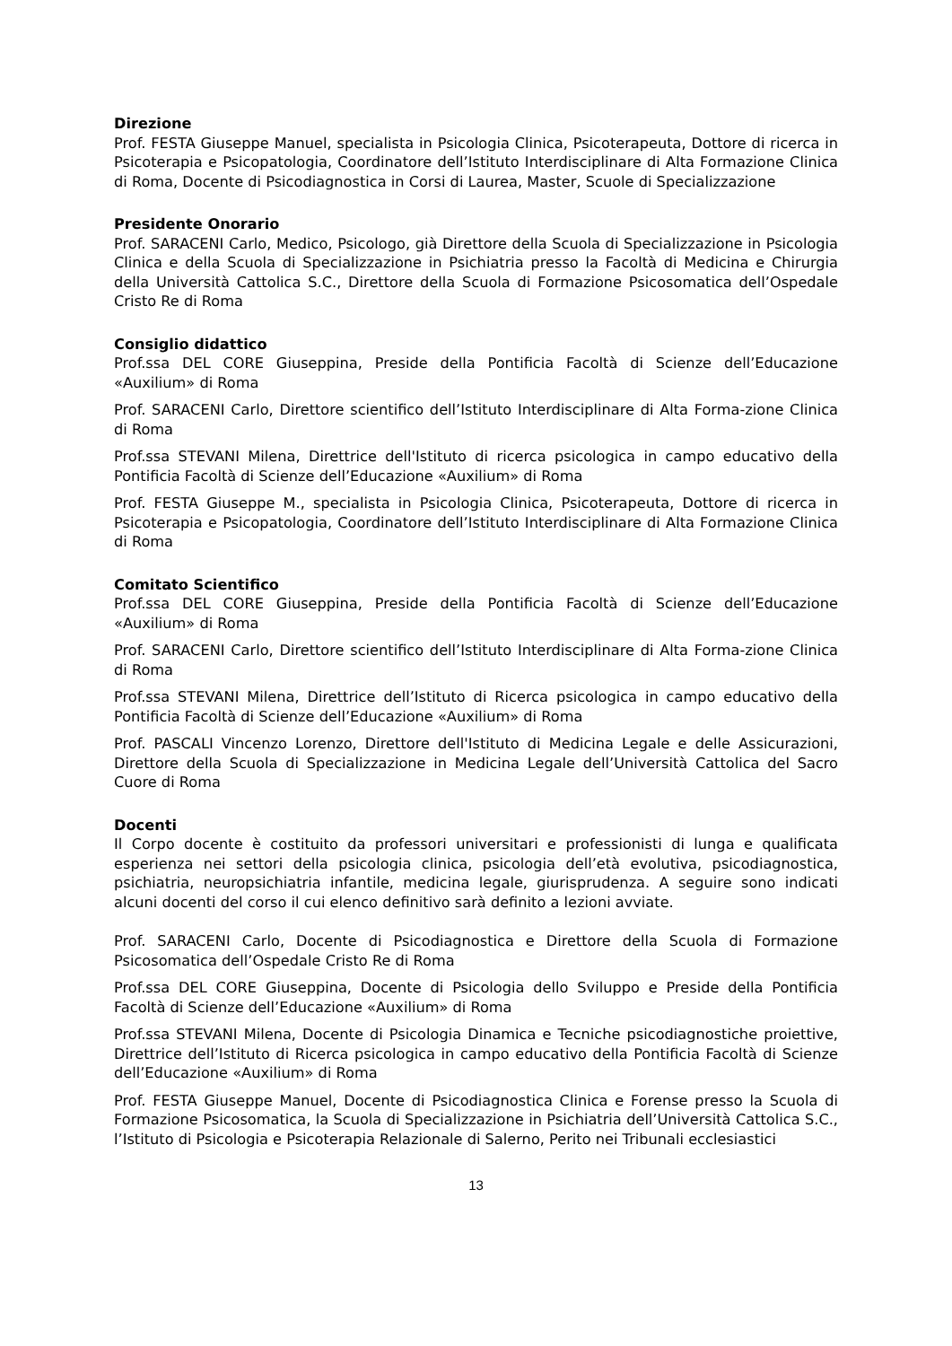Direzione
Prof. FESTA Giuseppe Manuel, specialista in Psicologia Clinica, Psicoterapeuta, Dottore di ricerca in Psicoterapia e Psicopatologia, Coordinatore dell’Istituto Interdisciplinare di Alta Formazione Clinica di Roma, Docente di Psicodiagnostica in Corsi di Laurea, Master, Scuole di Specializzazione
Presidente Onorario
Prof. SARACENI Carlo, Medico, Psicologo, già Direttore della Scuola di Specializzazione in Psicologia Clinica e della Scuola di Specializzazione in Psichiatria presso la Facoltà di Medicina e Chirurgia della Università Cattolica S.C., Direttore della Scuola di Formazione Psicosomatica dell’Ospedale Cristo Re di Roma
Consiglio didattico
Prof.ssa DEL CORE Giuseppina, Preside della Pontificia Facoltà di Scienze dell’Educazione «Auxilium» di Roma
Prof. SARACENI Carlo, Direttore scientifico dell’Istituto Interdisciplinare di Alta Forma-zione Clinica di Roma
Prof.ssa STEVANI Milena, Direttrice dell'Istituto di ricerca psicologica in campo educativo della Pontificia Facoltà di Scienze dell’Educazione «Auxilium» di Roma
Prof. FESTA Giuseppe M., specialista in Psicologia Clinica, Psicoterapeuta, Dottore di ricerca in Psicoterapia e Psicopatologia, Coordinatore dell’Istituto Interdisciplinare di Alta Formazione Clinica di Roma
Comitato Scientifico
Prof.ssa DEL CORE Giuseppina, Preside della Pontificia Facoltà di Scienze dell’Educazione «Auxilium» di Roma
Prof. SARACENI Carlo, Direttore scientifico dell’Istituto Interdisciplinare di Alta Forma-zione Clinica di Roma
Prof.ssa STEVANI Milena, Direttrice dell’Istituto di Ricerca psicologica in campo educativo della Pontificia Facoltà di Scienze dell’Educazione «Auxilium» di Roma
Prof. PASCALI Vincenzo Lorenzo, Direttore dell'Istituto di Medicina Legale e delle Assicurazioni, Direttore della Scuola di Specializzazione in Medicina Legale dell’Università Cattolica del Sacro Cuore di Roma
Docenti
Il Corpo docente è costituito da professori universitari e professionisti di lunga e qualificata esperienza nei settori della psicologia clinica, psicologia dell’età evolutiva, psicodiagnostica, psichiatria, neuropsichiatria infantile, medicina legale, giurisprudenza. A seguire sono indicati alcuni docenti del corso il cui elenco definitivo sarà definito a lezioni avviate.
Prof. SARACENI Carlo, Docente di Psicodiagnostica e Direttore della Scuola di Formazione Psicosomatica dell’Ospedale Cristo Re di Roma
Prof.ssa DEL CORE Giuseppina, Docente di Psicologia dello Sviluppo e Preside della Pontificia Facoltà di Scienze dell’Educazione «Auxilium» di Roma
Prof.ssa STEVANI Milena, Docente di Psicologia Dinamica e Tecniche psicodiagnostiche proiettive, Direttrice dell’Istituto di Ricerca psicologica in campo educativo della Pontificia Facoltà di Scienze dell’Educazione «Auxilium» di Roma
Prof. FESTA Giuseppe Manuel, Docente di Psicodiagnostica Clinica e Forense presso la Scuola di Formazione Psicosomatica, la Scuola di Specializzazione in Psichiatria dell’Università Cattolica S.C., l’Istituto di Psicologia e Psicoterapia Relazionale di Salerno, Perito nei Tribunali ecclesiastici
13